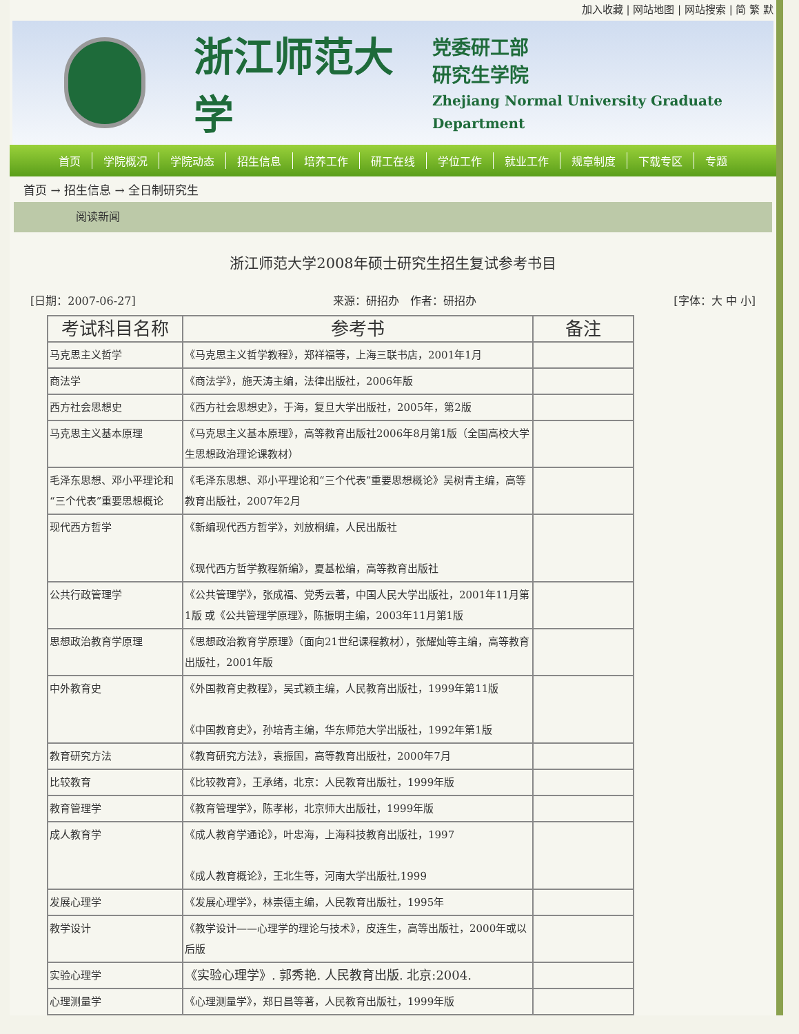加入收藏 | 网站地图 | 网站搜索 | 简 繁 默
浙江师范大学
党委研工部
研究生学院
Zhejiang Normal University Graduate Department
首页 学院概况 学院动态 招生信息 培养工作 研工在线 学位工作 就业工作 规章制度 下载专区 专题
首页 → 招生信息 → 全日制研究生
阅读新闻
浙江师范大学2008年硕士研究生招生复试参考书目
[日期：2007-06-27] 来源：研招办　作者：研招办 [字体：大 中 小]
| 考试科目名称 | 参考书 | 备注 |
| --- | --- | --- |
| 马克思主义哲学 | 《马克思主义哲学教程》，郑祥福等，上海三联书店，2001年1月 | |
| 商法学 | 《商法学》，施天涛主编，法律出版社，2006年版 | |
| 西方社会思想史 | 《西方社会思想史》，于海，复旦大学出版社，2005年，第2版 | |
| 马克思主义基本原理 | 《马克思主义基本原理》，高等教育出版社2006年8月第1版（全国高校大学生思想政治理论课教材） | |
| 毛泽东思想、邓小平理论和“三个代表”重要思想概论 | 《毛泽东思想、邓小平理论和“三个代表”重要思想概论》吴树青主编，高等教育出版社，2007年2月 | |
| 现代西方哲学 | 《新编现代西方哲学》，刘放桐编，人民出版社 《现代西方哲学教程新编》，夏基松编，高等教育出版社 | |
| 公共行政管理学 | 《公共管理学》，张成福、党秀云著，中国人民大学出版社，2001年11月第1版 或《公共管理学原理》，陈振明主编，2003年11月第1版 | |
| 思想政治教育学原理 | 《思想政治教育学原理》（面向21世纪课程教材），张耀灿等主编，高等教育出版社，2001年版 | |
| 中外教育史 | 《外国教育史教程》，吴式颖主编，人民教育出版社，1999年第11版 《中国教育史》，孙培青主编，华东师范大学出版社，1992年第1版 | |
| 教育研究方法 | 《教育研究方法》，袁振国，高等教育出版社，2000年7月 | |
| 比较教育 | 《比较教育》，王承绪，北京：人民教育出版社，1999年版 | |
| 教育管理学 | 《教育管理学》，陈孝彬，北京师大出版社，1999年版 | |
| 成人教育学 | 《成人教育学通论》，叶忠海，上海科技教育出版社，1997 《成人教育概论》，王北生等，河南大学出版社,1999 | |
| 发展心理学 | 《发展心理学》，林崇德主编，人民教育出版社，1995年 | |
| 教学设计 | 《教学设计——心理学的理论与技术》，皮连生，高等出版社，2000年或以后版 | |
| 实验心理学 | 《实验心理学》. 郭秀艳. 人民教育出版. 北京:2004. | |
| 心理测量学 | 《心理测量学》，郑日昌等著，人民教育出版社，1999年版 | |